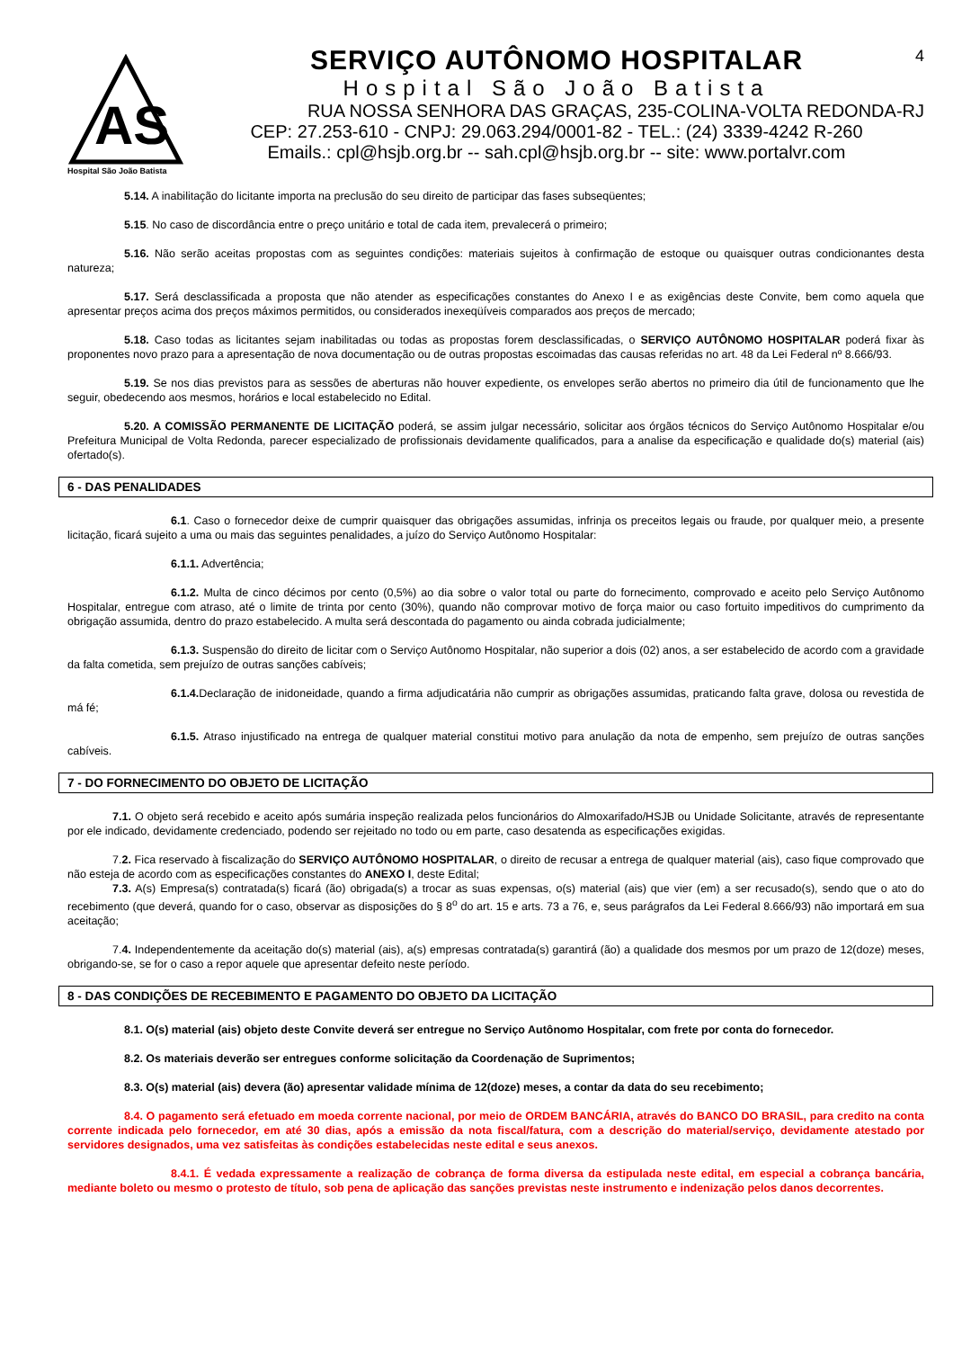4
AS
Hospital São João Batista
SERVIÇO AUTÔNOMO HOSPITALAR
Hospital São João Batista
RUA NOSSA SENHORA DAS GRAÇAS, 235-COLINA-VOLTA REDONDA-RJ
CEP: 27.253-610 - CNPJ: 29.063.294/0001-82 - TEL.: (24) 3339-4242 R-260
Emails.: cpl@hsjb.org.br -- sah.cpl@hsjb.org.br -- site: www.portalvr.com
5.14. A inabilitação do licitante importa na preclusão do seu direito de participar das fases subseqüentes;
5.15. No caso de discordância entre o preço unitário e total de cada item, prevalecerá o primeiro;
5.16. Não serão aceitas propostas com as seguintes condições: materiais sujeitos à confirmação de estoque ou quaisquer outras condicionantes desta natureza;
5.17. Será desclassificada a proposta que não atender as especificações constantes do Anexo I e as exigências deste Convite, bem como aquela que apresentar preços acima dos preços máximos permitidos, ou considerados inexeqüíveis comparados aos preços de mercado;
5.18. Caso todas as licitantes sejam inabilitadas ou todas as propostas forem desclassificadas, o SERVIÇO AUTÔNOMO HOSPITALAR poderá fixar às proponentes novo prazo para a apresentação de nova documentação ou de outras propostas escoimadas das causas referidas no art. 48 da Lei Federal nº 8.666/93.
5.19. Se nos dias previstos para as sessões de aberturas não houver expediente, os envelopes serão abertos no primeiro dia útil de funcionamento que lhe seguir, obedecendo aos mesmos, horários e local estabelecido no Edital.
5.20. A COMISSÃO PERMANENTE DE LICITAÇÃO poderá, se assim julgar necessário, solicitar aos órgãos técnicos do Serviço Autônomo Hospitalar e/ou Prefeitura Municipal de Volta Redonda, parecer especializado de profissionais devidamente qualificados, para a analise da especificação e qualidade do(s) material (ais) ofertado(s).
6 - DAS PENALIDADES
6.1. Caso o fornecedor deixe de cumprir quaisquer das obrigações assumidas, infrinja os preceitos legais ou fraude, por qualquer meio, a presente licitação, ficará sujeito a uma ou mais das seguintes penalidades, a juízo do Serviço Autônomo Hospitalar:
6.1.1. Advertência;
6.1.2. Multa de cinco décimos por cento (0,5%) ao dia sobre o valor total ou parte do fornecimento, comprovado e aceito pelo Serviço Autônomo Hospitalar, entregue com atraso, até o limite de trinta por cento (30%), quando não comprovar motivo de força maior ou caso fortuito impeditivos do cumprimento da obrigação assumida, dentro do prazo estabelecido. A multa será descontada do pagamento ou ainda cobrada judicialmente;
6.1.3. Suspensão do direito de licitar com o Serviço Autônomo Hospitalar, não superior a dois (02) anos, a ser estabelecido de acordo com a gravidade da falta cometida, sem prejuízo de outras sanções cabíveis;
6.1.4. Declaração de inidoneidade, quando a firma adjudicatária não cumprir as obrigações assumidas, praticando falta grave, dolosa ou revestida de má fé;
6.1.5. Atraso injustificado na entrega de qualquer material constitui motivo para anulação da nota de empenho, sem prejuízo de outras sanções cabíveis.
7 - DO FORNECIMENTO DO OBJETO DE LICITAÇÃO
7.1. O objeto será recebido e aceito após sumária inspeção realizada pelos funcionários do Almoxarifado/HSJB ou Unidade Solicitante, através de representante por ele indicado, devidamente credenciado, podendo ser rejeitado no todo ou em parte, caso desatenda as especificações exigidas.
7.2. Fica reservado à fiscalização do SERVIÇO AUTÔNOMO HOSPITALAR, o direito de recusar a entrega de qualquer material (ais), caso fique comprovado que não esteja de acordo com as especificações constantes do ANEXO I, deste Edital;
7.3. A(s) Empresa(s) contratada(s) ficará (ão) obrigada(s) a trocar as suas expensas, o(s) material (ais) que vier (em) a ser recusado(s), sendo que o ato do recebimento (que deverá, quando for o caso, observar as disposições do § 8<sup>o</sup> do art. 15 e arts. 73 a 76, e, seus parágrafos da Lei Federal 8.666/93) não importará em sua aceitação;
7.4. Independentemente da aceitação do(s) material (ais), a(s) empresas contratada(s) garantirá (ão) a qualidade dos mesmos por um prazo de 12(doze) meses, obrigando-se, se for o caso a repor aquele que apresentar defeito neste período.
8 - DAS CONDIÇÕES DE RECEBIMENTO E PAGAMENTO DO OBJETO DA LICITAÇÃO
8.1. O(s) material (ais) objeto deste Convite deverá ser entregue no Serviço Autônomo Hospitalar, com frete por conta do fornecedor.
8.2. Os materiais deverão ser entregues conforme solicitação da Coordenação de Suprimentos;
8.3. O(s) material (ais) devera (ão) apresentar validade mínima de 12(doze) meses, a contar da data do seu recebimento;
8.4. O pagamento será efetuado em moeda corrente nacional, por meio de ORDEM BANCÁRIA, através do BANCO DO BRASIL, para credito na conta corrente indicada pelo fornecedor, em até 30 dias, após a emissão da nota fiscal/fatura, com a descrição do material/serviço, devidamente atestado por servidores designados, uma vez satisfeitas às condições estabelecidas neste edital e seus anexos.
8.4.1. É vedada expressamente a realização de cobrança de forma diversa da estipulada neste edital, em especial a cobrança bancária, mediante boleto ou mesmo o protesto de título, sob pena de aplicação das sanções previstas neste instrumento e indenização pelos danos decorrentes.